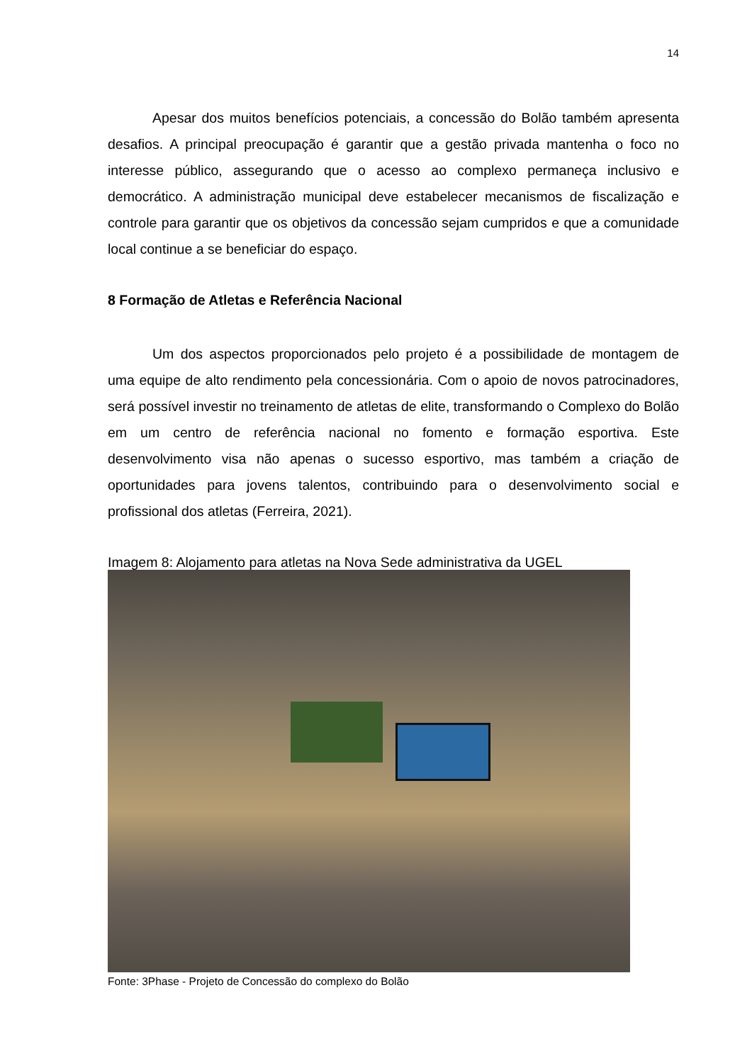14
Apesar dos muitos benefícios potenciais, a concessão do Bolão também apresenta desafios. A principal preocupação é garantir que a gestão privada mantenha o foco no interesse público, assegurando que o acesso ao complexo permaneça inclusivo e democrático. A administração municipal deve estabelecer mecanismos de fiscalização e controle para garantir que os objetivos da concessão sejam cumpridos e que a comunidade local continue a se beneficiar do espaço.
8 Formação de Atletas e Referência Nacional
Um dos aspectos proporcionados pelo projeto é a possibilidade de montagem de uma equipe de alto rendimento pela concessionária. Com o apoio de novos patrocinadores, será possível investir no treinamento de atletas de elite, transformando o Complexo do Bolão em um centro de referência nacional no fomento e formação esportiva. Este desenvolvimento visa não apenas o sucesso esportivo, mas também a criação de oportunidades para jovens talentos, contribuindo para o desenvolvimento social e profissional dos atletas (Ferreira, 2021).
Imagem 8: Alojamento para atletas na Nova Sede administrativa da UGEL
Fonte: 3Phase - Projeto de Concessão do complexo do Bolão